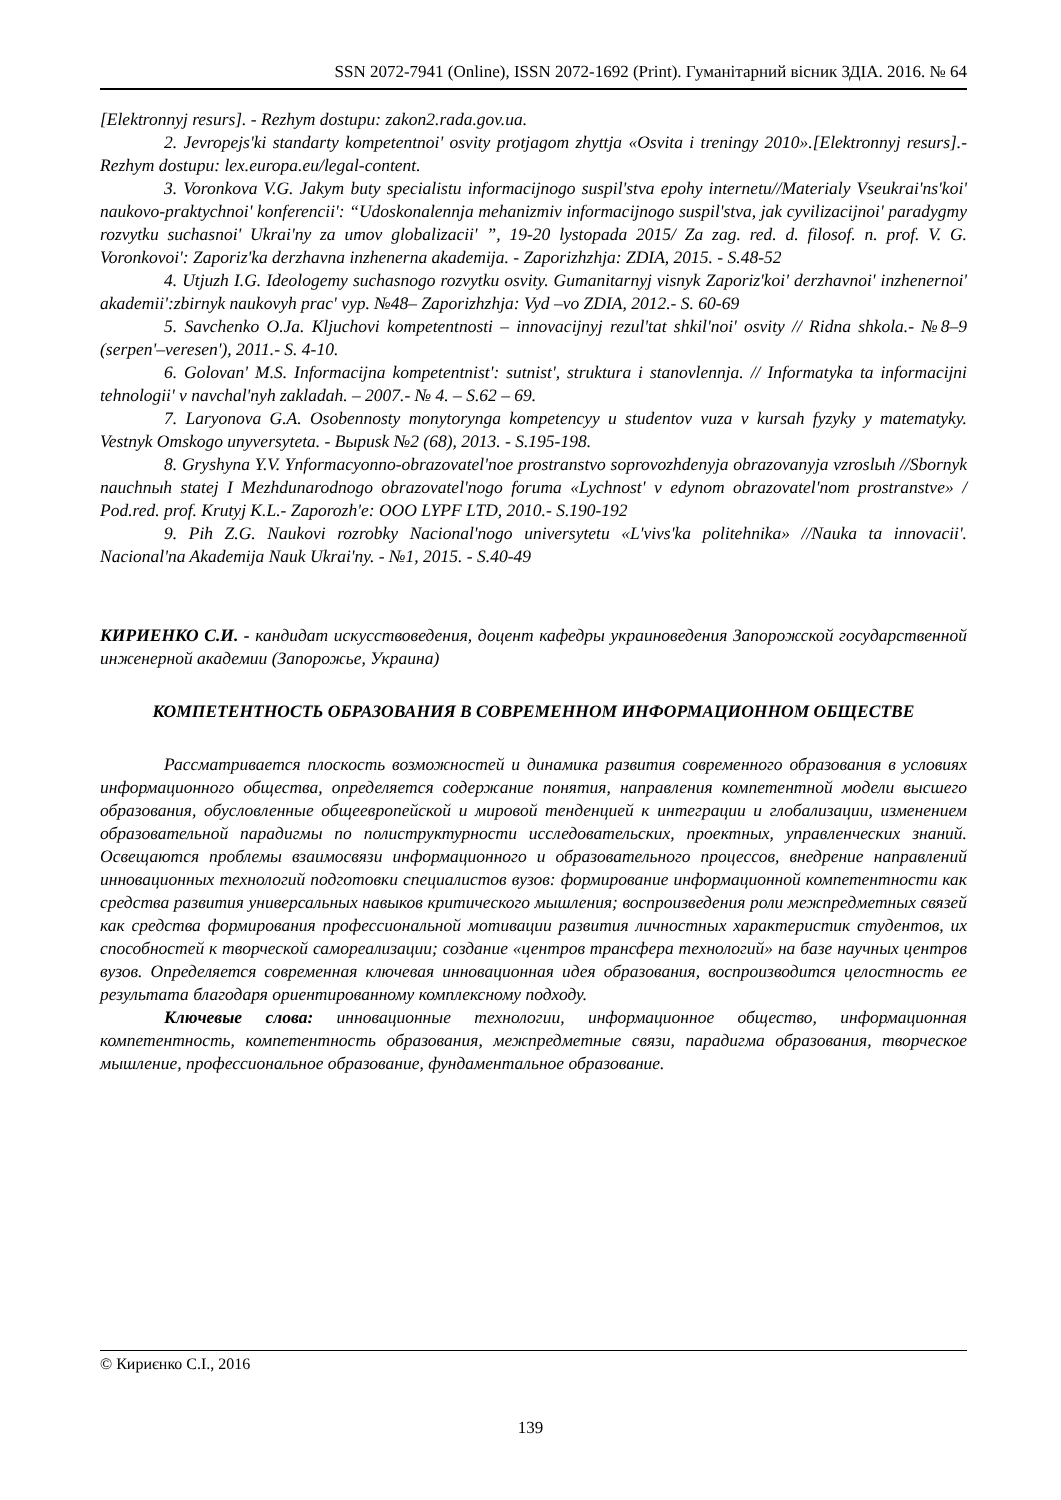SSN 2072-7941 (Online), ISSN 2072-1692 (Print). Гуманітарний вісник ЗДІА. 2016. № 64
[Elektronnyj resurs]. - Rezhym dostupu: zakon2.rada.gov.ua.
2. Jevropejs'ki standarty kompetentnoi' osvity protjagom zhyttja «Osvita i treningy 2010».[Elektronnyj resurs].-Rezhym dostupu: lex.europa.eu/legal-content.
3. Voronkova V.G. Jakym buty specialistu informacijnogo suspil'stva epohy internetu//Materialy Vseukrai'ns'koi' naukovo-praktychnoi' konferencii': “Udoskonalennja mehanizmiv informacijnogo suspil'stva, jak cyvilizacijnoi' paradygmy rozvytku suchasnoi' Ukrai'ny za umov globalizacii' ”, 19-20 lystopada 2015/ Za zag. red. d. filosof. n. prof. V. G. Voronkovoi': Zaporiz'ka derzhavna inzhenerna akademija. - Zaporizhzhja: ZDIA, 2015. - S.48-52
4. Utjuzh I.G. Ideologemy suchasnogo rozvytku osvity. Gumanitarnyj visnyk Zaporiz'koi' derzhavnoi' inzhenernoi' akademii':zbirnyk naukovyh prac' vyp. №48– Zaporizhzhja: Vyd –vo ZDIA, 2012.- S. 60-69
5. Savchenko O.Ja. Kljuchovi kompetentnosti – innovacijnyj rezul'tat shkil'noi' osvity // Ridna shkola.- №8–9 (serpen'–veresen'), 2011.- S. 4-10.
6. Golovan' M.S. Informacijna kompetentnist': sutnist', struktura i stanovlennja. // Informatyka ta informacijni tehnologii' v navchal'nyh zakladah. – 2007.- № 4. – S.62 – 69.
7. Laryonova G.A. Osobennosty monytorynga kompetencyy u studentov vuza v kursah fyzyky y matematyky. Vestnyk Omskogo unyversyteta. - Выpusk №2 (68), 2013. - S.195-198.
8. Gryshyna Y.V. Ynformacyonno-obrazovatel'noe prostranstvo soprovozhdenyja obrazovanyja vzroslыh //Sbornyk nauchnыh statej I Mezhdunarodnogo obrazovatel'nogo foruma «Lychnost' v edynom obrazovatel'nom prostranstve» / Pod.red. prof. Krutyj K.L.- Zaporozh'e: OOO LYPF LTD, 2010.- S.190-192
9. Pih Z.G. Naukovi rozrobky Nacional'nogo universytetu «L'vivs'ka politehnika» //Nauka ta innovacii'. Nacional'na Akademija Nauk Ukrai'ny. - №1, 2015. - S.40-49
КИРИЕНКО С.И. - кандидат искусствоведения, доцент кафедры украиноведения Запорожской государственной инженерной академии (Запорожье, Украина)
КОМПЕТЕНТНОСТЬ ОБРАЗОВАНИЯ В СОВРЕМЕННОМ ИНФОРМАЦИОННОМ ОБЩЕСТВЕ
Рассматривается плоскость возможностей и динамика развития современного образования в условиях информационного общества, определяется содержание понятия, направления компетентной модели высшего образования, обусловленные общеевропейской и мировой тенденцией к интеграции и глобализации, изменением образовательной парадигмы по полиструктурности исследовательских, проектных, управленческих знаний. Освещаются проблемы взаимосвязи информационного и образовательного процессов, внедрение направлений инновационных технологий подготовки специалистов вузов: формирование информационной компетентности как средства развития универсальных навыков критического мышления; воспроизведения роли межпредметных связей как средства формирования профессиональной мотивации развития личностных характеристик студентов, их способностей к творческой самореализации; создание «центров трансфера технологий» на базе научных центров вузов. Определяется современная ключевая инновационная идея образования, воспроизводится целостность ее результата благодаря ориентированному комплексному подходу.
Ключевые слова: инновационные технологии, информационное общество, информационная компетентность, компетентность образования, межпредметные связи, парадигма образования, творческое мышление, профессиональное образование, фундаментальное образование.
© Кириєнко С.І., 2016
139